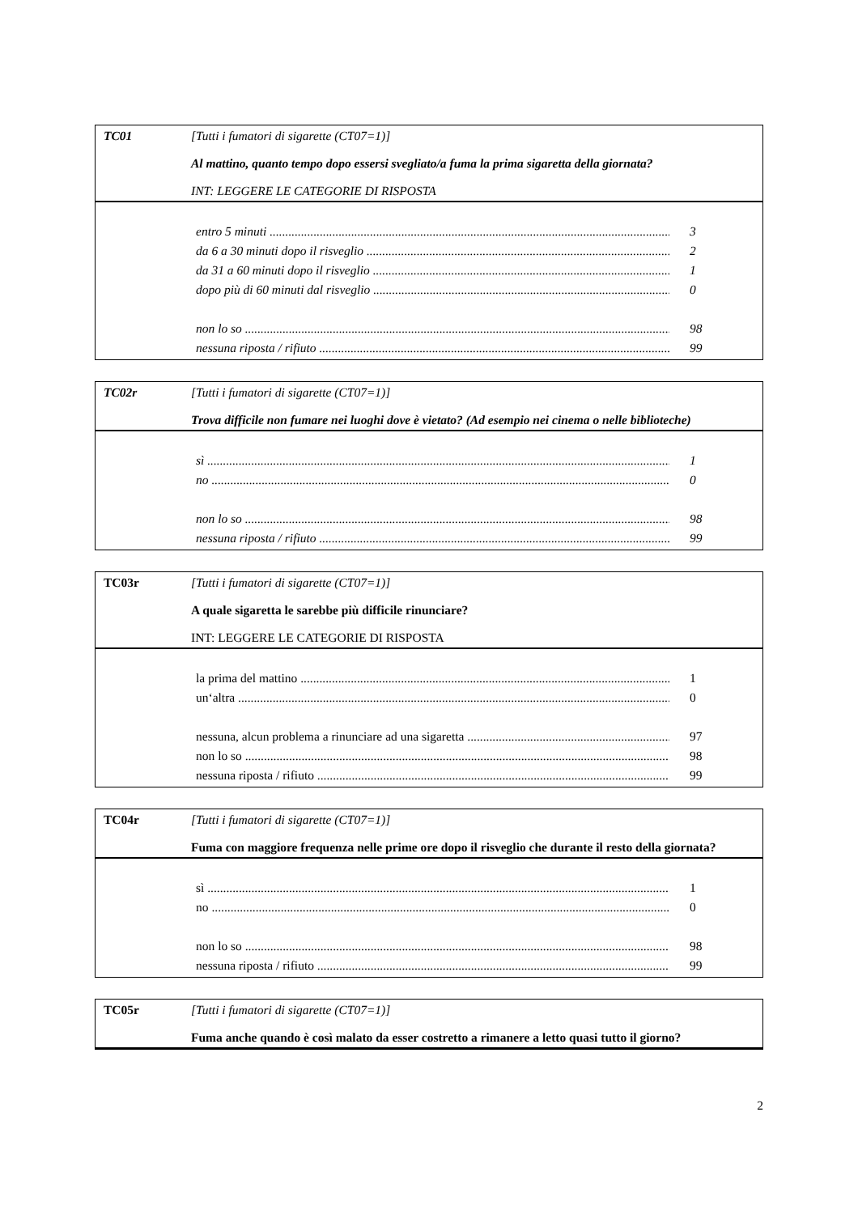TC01 [Tutti i fumatori di sigarette (CT07=1)]
Al mattino, quanto tempo dopo essersi svegliato/a fuma la prima sigaretta della giornata?
INT: LEGGERE LE CATEGORIE DI RISPOSTA
entro 5 minuti 3
da 6 a 30 minuti dopo il risveglio 2
da 31 a 60 minuti dopo il risveglio 1
dopo più di 60 minuti dal risveglio 0
non lo so 98
nessuna riposta / rifiuto 99
TC02r [Tutti i fumatori di sigarette (CT07=1)]
Trova difficile non fumare nei luoghi dove è vietato? (Ad esempio nei cinema o nelle biblioteche)
sì 1
no 0
non lo so 98
nessuna riposta / rifiuto 99
TC03r [Tutti i fumatori di sigarette (CT07=1)]
A quale sigaretta le sarebbe più difficile rinunciare?
INT: LEGGERE LE CATEGORIE DI RISPOSTA
la prima del mattino 1
un‘altra 0
nessuna, alcun problema a rinunciare ad una sigaretta 97
non lo so 98
nessuna riposta / rifiuto 99
TC04r [Tutti i fumatori di sigarette (CT07=1)]
Fuma con maggiore frequenza nelle prime ore dopo il risveglio che durante il resto della giornata?
sì 1
no 0
non lo so 98
nessuna riposta / rifiuto 99
TC05r [Tutti i fumatori di sigarette (CT07=1)]
Fuma anche quando è così malato da esser costretto a rimanere a letto quasi tutto il giorno?
2